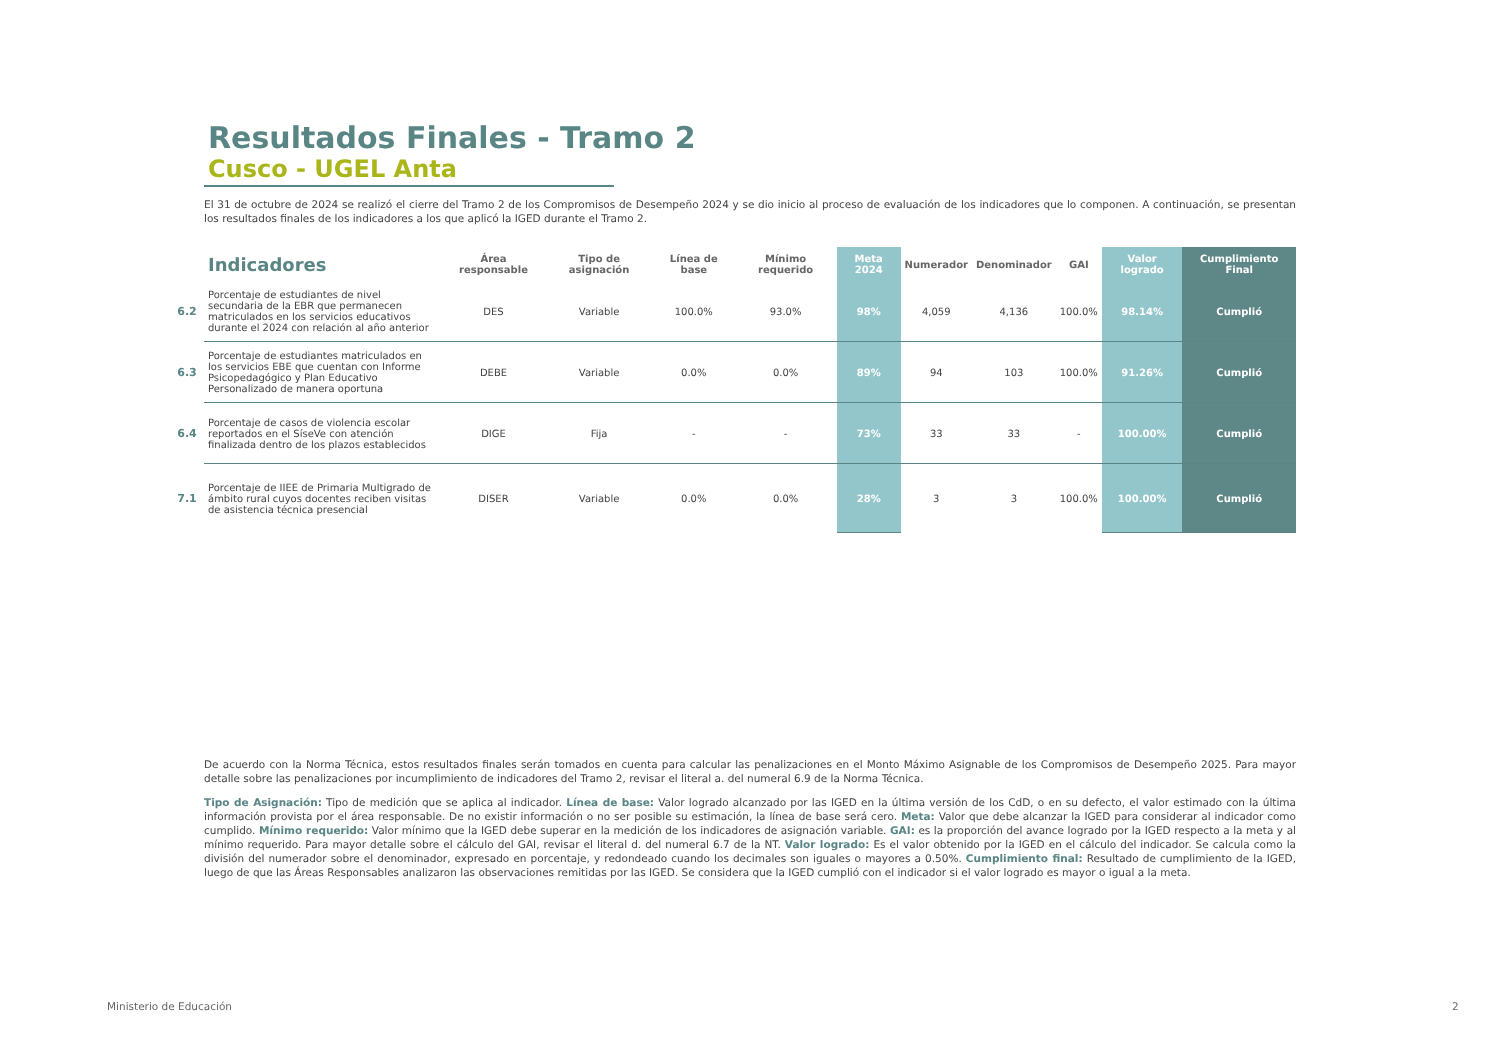Resultados Finales - Tramo 2
Cusco - UGEL Anta
El 31 de octubre de 2024 se realizó el cierre del Tramo 2 de los Compromisos de Desempeño 2024 y se dio inicio al proceso de evaluación de los indicadores que lo componen. A continuación, se presentan los resultados finales de los indicadores a los que aplicó la IGED durante el Tramo 2.
| | Indicadores | Área responsable | Tipo de asignación | Línea de base | Mínimo requerido | Meta 2024 | Numerador | Denominador | GAI | Valor logrado | Cumplimiento Final |
| --- | --- | --- | --- | --- | --- | --- | --- | --- | --- | --- | --- |
| 6.2 | Porcentaje de estudiantes de nivel secundaria de la EBR que permanecen matriculados en los servicios educativos durante el 2024 con relación al año anterior | DES | Variable | 100.0% | 93.0% | 98% | 4,059 | 4,136 | 100.0% | 98.14% | Cumplió |
| 6.3 | Porcentaje de estudiantes matriculados en los servicios EBE que cuentan con Informe Psicopedagógico y Plan Educativo Personalizado de manera oportuna | DEBE | Variable | 0.0% | 0.0% | 89% | 94 | 103 | 100.0% | 91.26% | Cumplió |
| 6.4 | Porcentaje de casos de violencia escolar reportados en el SíseVe con atención finalizada dentro de los plazos establecidos | DIGE | Fija | - | - | 73% | 33 | 33 | - | 100.00% | Cumplió |
| 7.1 | Porcentaje de IIEE de Primaria Multigrado de ámbito rural cuyos docentes reciben visitas de asistencia técnica presencial | DISER | Variable | 0.0% | 0.0% | 28% | 3 | 3 | 100.0% | 100.00% | Cumplió |
De acuerdo con la Norma Técnica, estos resultados finales serán tomados en cuenta para calcular las penalizaciones en el Monto Máximo Asignable de los Compromisos de Desempeño 2025. Para mayor detalle sobre las penalizaciones por incumplimiento de indicadores del Tramo 2, revisar el literal a. del numeral 6.9 de la Norma Técnica.
Tipo de Asignación: Tipo de medición que se aplica al indicador. Línea de base: Valor logrado alcanzado por las IGED en la última versión de los CdD, o en su defecto, el valor estimado con la última información provista por el área responsable. De no existir información o no ser posible su estimación, la línea de base será cero. Meta: Valor que debe alcanzar la IGED para considerar al indicador como cumplido. Mínimo requerido: Valor mínimo que la IGED debe superar en la medición de los indicadores de asignación variable. GAI: es la proporción del avance logrado por la IGED respecto a la meta y al mínimo requerido. Para mayor detalle sobre el cálculo del GAI, revisar el literal d. del numeral 6.7 de la NT. Valor logrado: Es el valor obtenido por la IGED en el cálculo del indicador. Se calcula como la división del numerador sobre el denominador, expresado en porcentaje, y redondeado cuando los decimales son iguales o mayores a 0.50%. Cumplimiento final: Resultado de cumplimiento de la IGED, luego de que las Áreas Responsables analizaron las observaciones remitidas por las IGED. Se considera que la IGED cumplió con el indicador si el valor logrado es mayor o igual a la meta.
Ministerio de Educación 2